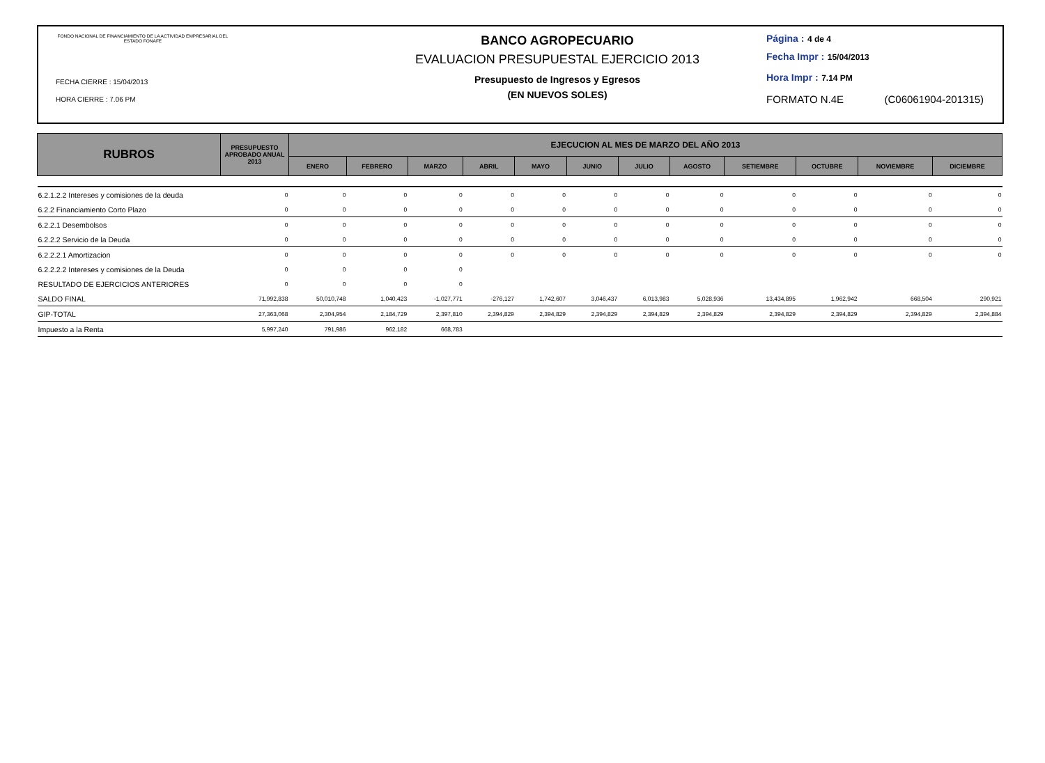FONDO NACIONAL DE FINANCIAMIENTO DE LA ACTIVIDAD EMPRESARIAL DEL ESTADO FONAFE
FECHA CIERRE : 15/04/2013
HORA CIERRE : 7.06 PM
BANCO AGROPECUARIO
EVALUACION PRESUPUESTAL EJERCICIO 2013
Presupuesto de Ingresos y Egresos
(EN NUEVOS SOLES)
Página : 4 de 4
Fecha Impr : 15/04/2013
Hora Impr : 7.14 PM
FORMATO N.4E (C06061904-201315)
| RUBROS | PRESUPUESTO APROBADO ANUAL 2013 | EJECUCION AL MES DE MARZO DEL AÑO 2013 | | | | | | | | | | | |
| --- | --- | --- | --- | --- | --- | --- | --- | --- | --- | --- | --- | --- | --- |
| | | ENERO | FEBRERO | MARZO | ABRIL | MAYO | JUNIO | JULIO | AGOSTO | SETIEMBRE | OCTUBRE | NOVIEMBRE | DICIEMBRE |
| 6.2.1.2.2 Intereses y comisiones de la deuda | 0 | 0 | 0 | 0 | 0 | 0 | 0 | 0 | 0 | 0 | 0 | 0 | 0 |
| 6.2.2 Financiamiento Corto Plazo | 0 | 0 | 0 | 0 | 0 | 0 | 0 | 0 | 0 | 0 | 0 | 0 | 0 |
| 6.2.2.1 Desembolsos | 0 | 0 | 0 | 0 | 0 | 0 | 0 | 0 | 0 | 0 | 0 | 0 | 0 |
| 6.2.2.2 Servicio de la Deuda | 0 | 0 | 0 | 0 | 0 | 0 | 0 | 0 | 0 | 0 | 0 | 0 | 0 |
| 6.2.2.2.1 Amortizacion | 0 | 0 | 0 | 0 | 0 | 0 | 0 | 0 | 0 | 0 | 0 | 0 | 0 |
| 6.2.2.2.2 Intereses y comisiones de la Deuda | 0 | 0 | 0 | 0 | | | | | | | | | |
| RESULTADO DE EJERCICIOS ANTERIORES | 0 | 0 | 0 | 0 | | | | | | | | | |
| SALDO FINAL | 71,992,838 | 50,010,748 | 1,040,423 | -1,027,771 | -276,127 | 1,742,607 | 3,046,437 | 6,013,983 | 5,028,936 | 13,434,895 | 1,962,942 | 668,504 | 290,921 |
| GIP-TOTAL | 27,363,068 | 2,304,954 | 2,184,729 | 2,397,810 | 2,394,829 | 2,394,829 | 2,394,829 | 2,394,829 | 2,394,829 | 2,394,829 | 2,394,829 | 2,394,829 | 2,394,884 |
| Impuesto a la Renta | 5,997,240 | 791,986 | 962,182 | 668,783 | | | | | | | | | |